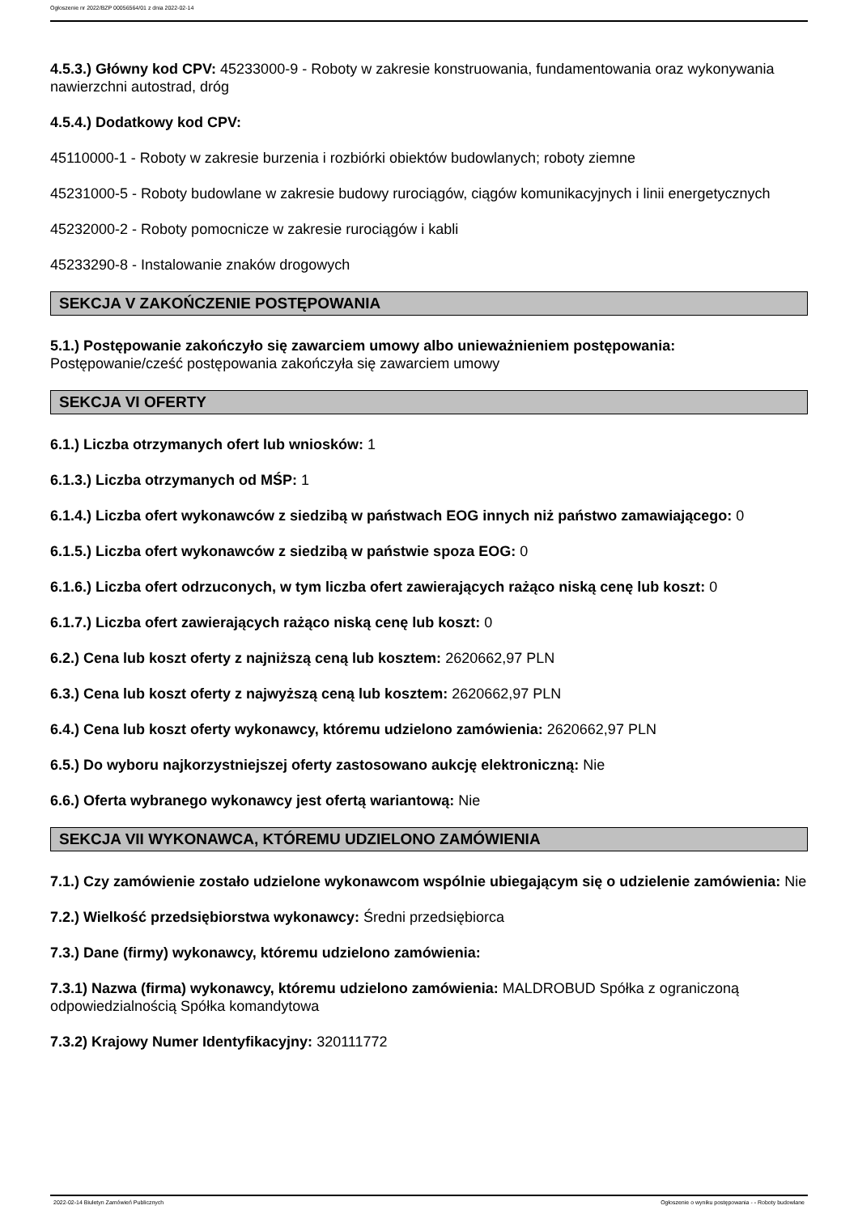Ogłoszenie nr 2022/BZP 00056564/01 z dnia 2022-02-14
4.5.3.) Główny kod CPV: 45233000-9 - Roboty w zakresie konstruowania, fundamentowania oraz wykonywania nawierzchni autostrad, dróg
4.5.4.) Dodatkowy kod CPV:
45110000-1 - Roboty w zakresie burzenia i rozbiórki obiektów budowlanych; roboty ziemne
45231000-5 - Roboty budowlane w zakresie budowy rurociągów, ciągów komunikacyjnych i linii energetycznych
45232000-2 - Roboty pomocnicze w zakresie rurociągów i kabli
45233290-8 - Instalowanie znaków drogowych
SEKCJA V ZAKOŃCZENIE POSTĘPOWANIA
5.1.) Postępowanie zakończyło się zawarciem umowy albo unieważnieniem postępowania: Postępowanie/cześć postępowania zakończyła się zawarciem umowy
SEKCJA VI OFERTY
6.1.) Liczba otrzymanych ofert lub wniosków: 1
6.1.3.) Liczba otrzymanych od MŚP: 1
6.1.4.) Liczba ofert wykonawców z siedzibą w państwach EOG innych niż państwo zamawiającego: 0
6.1.5.) Liczba ofert wykonawców z siedzibą w państwie spoza EOG: 0
6.1.6.) Liczba ofert odrzuconych, w tym liczba ofert zawierających rażąco niską cenę lub koszt: 0
6.1.7.) Liczba ofert zawierających rażąco niską cenę lub koszt: 0
6.2.) Cena lub koszt oferty z najniższą ceną lub kosztem: 2620662,97 PLN
6.3.) Cena lub koszt oferty z najwyższą ceną lub kosztem: 2620662,97 PLN
6.4.) Cena lub koszt oferty wykonawcy, któremu udzielono zamówienia: 2620662,97 PLN
6.5.) Do wyboru najkorzystniejszej oferty zastosowano aukcję elektroniczną: Nie
6.6.) Oferta wybranego wykonawcy jest ofertą wariantową: Nie
SEKCJA VII WYKONAWCA, KTÓREMU UDZIELONO ZAMÓWIENIA
7.1.) Czy zamówienie zostało udzielone wykonawcom wspólnie ubiegającym się o udzielenie zamówienia: Nie
7.2.) Wielkość przedsiębiorstwa wykonawcy: Średni przedsiębiorca
7.3.) Dane (firmy) wykonawcy, któremu udzielono zamówienia:
7.3.1) Nazwa (firma) wykonawcy, któremu udzielono zamówienia: MALDROBUD Spółka z ograniczoną odpowiedzialnością Spółka komandytowa
7.3.2) Krajowy Numer Identyfikacyjny: 320111772
2022-02-14 Biuletyn Zamówień Publicznych Ogłoszenie o wyniku postępowania - - Roboty budowlane